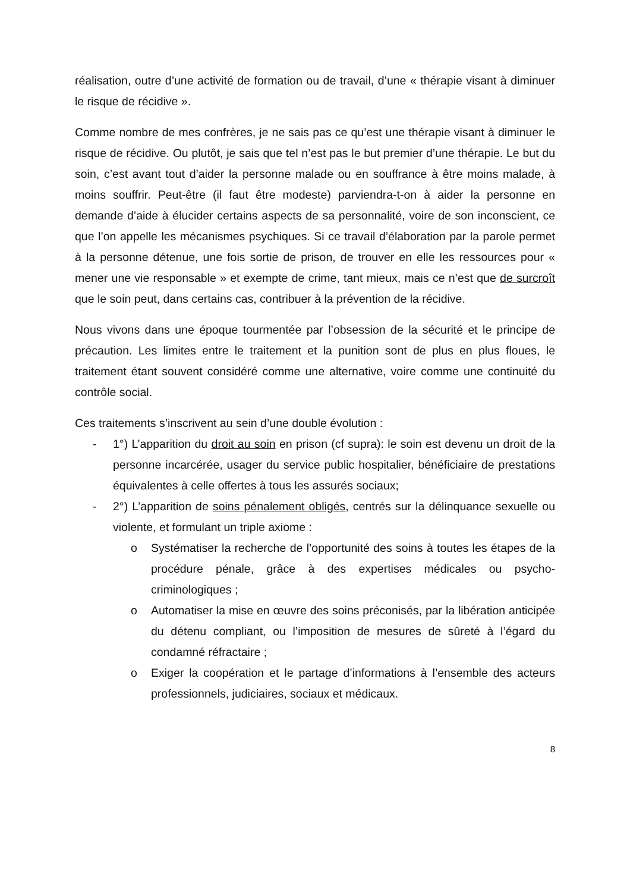réalisation, outre d’une activité de formation ou de travail, d’une « thérapie visant à diminuer le risque de récidive ».
Comme nombre de mes confrères, je ne sais pas ce qu’est une thérapie visant à diminuer le risque de récidive. Ou plutôt, je sais que tel n’est pas le but premier d’une thérapie. Le but du soin, c’est avant tout d’aider la personne malade ou en souffrance à être moins malade, à moins souffrir. Peut-être (il faut être modeste) parviendra-t-on à aider la personne en demande d’aide à élucider certains aspects de sa personnalité, voire de son inconscient, ce que l’on appelle les mécanismes psychiques. Si ce travail d’élaboration par la parole permet à la personne détenue, une fois sortie de prison, de trouver en elle les ressources pour « mener une vie responsable » et exempte de crime, tant mieux, mais ce n’est que de surcroît que le soin peut, dans certains cas, contribuer à la prévention de la récidive.
Nous vivons dans une époque tourmentée par l’obsession de la sécurité et le principe de précaution. Les limites entre le traitement et la punition sont de plus en plus floues, le traitement étant souvent considéré comme une alternative, voire comme une continuité du contrôle social.
Ces traitements s’inscrivent au sein d’une double évolution :
- 1°) L’apparition du droit au soin en prison (cf supra): le soin est devenu un droit de la personne incarcérée, usager du service public hospitalier, bénéficiaire de prestations équivalentes à celle offertes à tous les assurés sociaux;
- 2°) L’apparition de soins pénalement obligés, centrés sur la délinquance sexuelle ou violente, et formulant un triple axiome :
o Systématiser la recherche de l’opportunité des soins à toutes les étapes de la procédure pénale, grâce à des expertises médicales ou psycho-criminologiques ;
o Automatiser la mise en œuvre des soins préconisés, par la libération anticipée du détenu compliant, ou l’imposition de mesures de sûreté à l’égard du condamné réfractaire ;
o Exiger la coopération et le partage d’informations à l’ensemble des acteurs professionnels, judiciaires, sociaux et médicaux.
8